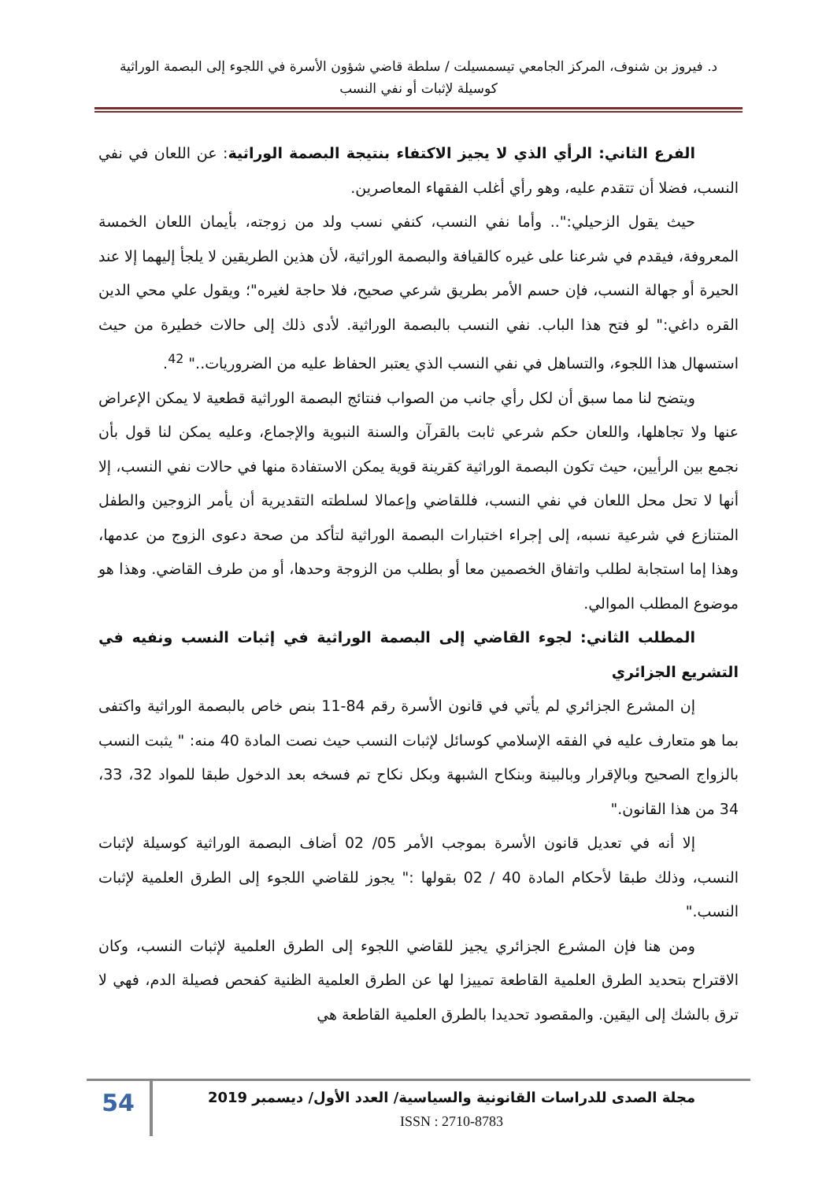د. فيروز بن شنوف، المركز الجامعي تيسمسيلت / سلطة قاضي شؤون الأسرة في اللجوء إلى البصمة الوراثية
كوسيلة لإثبات أو نفي النسب
الفرع الثاني: الرأي الذي لا يجيز الاكتفاء بنتيجة البصمة الوراثية: عن اللعان في نفي النسب، فضلا أن تتقدم عليه، وهو رأي أغلب الفقهاء المعاصرين.
حيث يقول الزحيلي:".. وأما نفي النسب، كنفي نسب ولد من زوجته، بأيمان اللعان الخمسة المعروفة، فيقدم في شرعنا على غيره كالقيافة والبصمة الوراثية، لأن هذين الطريقين لا يلجأ إليهما إلا عند الحيرة أو جهالة النسب، فإن حسم الأمر بطريق شرعي صحيح، فلا حاجة لغيره"؛ ويقول علي محي الدين القره داغي:" لو فتح هذا الباب. نفي النسب بالبصمة الوراثية. لأدى ذلك إلى حالات خطيرة من حيث استسهال هذا اللجوء، والتساهل في نفي النسب الذي يعتبر الحفاظ عليه من الضروريات.." <sup>42</sup>.
ويتضح لنا مما سبق أن لكل رأي جانب من الصواب فنتائج البصمة الوراثية قطعية لا يمكن الإعراض عنها ولا تجاهلها، واللعان حكم شرعي ثابت بالقرآن والسنة النبوية والإجماع، وعليه يمكن لنا قول بأن نجمع بين الرأيين، حيث تكون البصمة الوراثية كقرينة قوية يمكن الاستفادة منها في حالات نفي النسب، إلا أنها لا تحل محل اللعان في نفي النسب، فللقاضي وإعمالا لسلطته التقديرية أن يأمر الزوجين والطفل المتنازع في شرعية نسبه، إلى إجراء اختبارات البصمة الوراثية لتأكد من صحة دعوى الزوج من عدمها، وهذا إما استجابة لطلب واتفاق الخصمين معا أو بطلب من الزوجة وحدها، أو من طرف القاضي. وهذا هو موضوع المطلب الموالي.
المطلب الثاني: لجوء القاضي إلى البصمة الوراثية في إثبات النسب ونفيه في التشريع الجزائري
إن المشرع الجزائري لم يأتي في قانون الأسرة رقم 84-11 بنص خاص بالبصمة الوراثية واكتفى بما هو متعارف عليه في الفقه الإسلامي كوسائل لإثبات النسب حيث نصت المادة 40 منه: " يثبت النسب بالزواج الصحيح وبالإقرار وبالبينة وبنكاح الشبهة وبكل نكاح تم فسخه بعد الدخول طبقا للمواد 32، 33، 34 من هذا القانون."
إلا أنه في تعديل قانون الأسرة بموجب الأمر 05/ 02 أضاف البصمة الوراثية كوسيلة لإثبات النسب، وذلك طبقا لأحكام المادة 40 / 02 بقولها :" يجوز للقاضي اللجوء إلى الطرق العلمية لإثبات النسب."
ومن هنا فإن المشرع الجزائري يجيز للقاضي اللجوء إلى الطرق العلمية لإثبات النسب، وكان الاقتراح بتحديد الطرق العلمية القاطعة تمييزا لها عن الطرق العلمية الظنية كفحص فصيلة الدم، فهي لا ترق بالشك إلى اليقين. والمقصود تحديدا بالطرق العلمية القاطعة هي
مجلة الصدى للدراسات القانونية والسياسية/ العدد الأول/ ديسمبر 2019
ISSN : 2710-8783
54